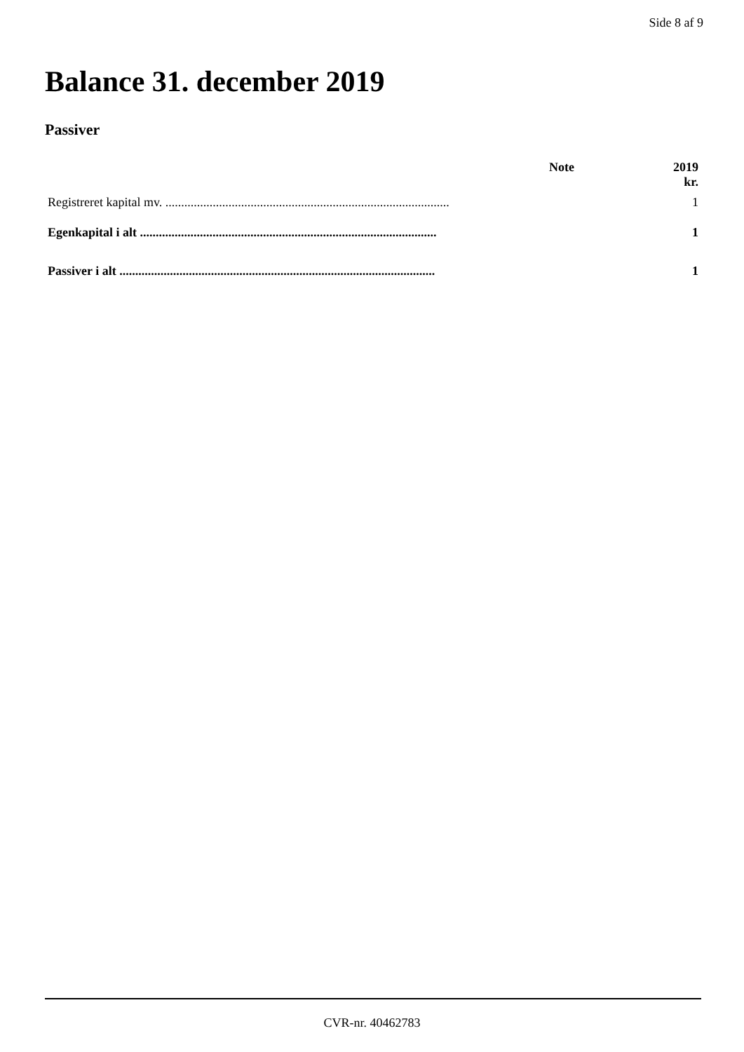Side 8 af 9
Balance 31. december 2019
Passiver
| | Note | 2019 kr. |
| --- | --- | --- |
| Registreret kapital mv. .......................................................................................... | | 1 |
| Egenkapital i alt .............................................................................................. | | 1 |
| Passiver i alt .................................................................................................... | | 1 |
CVR-nr. 40462783